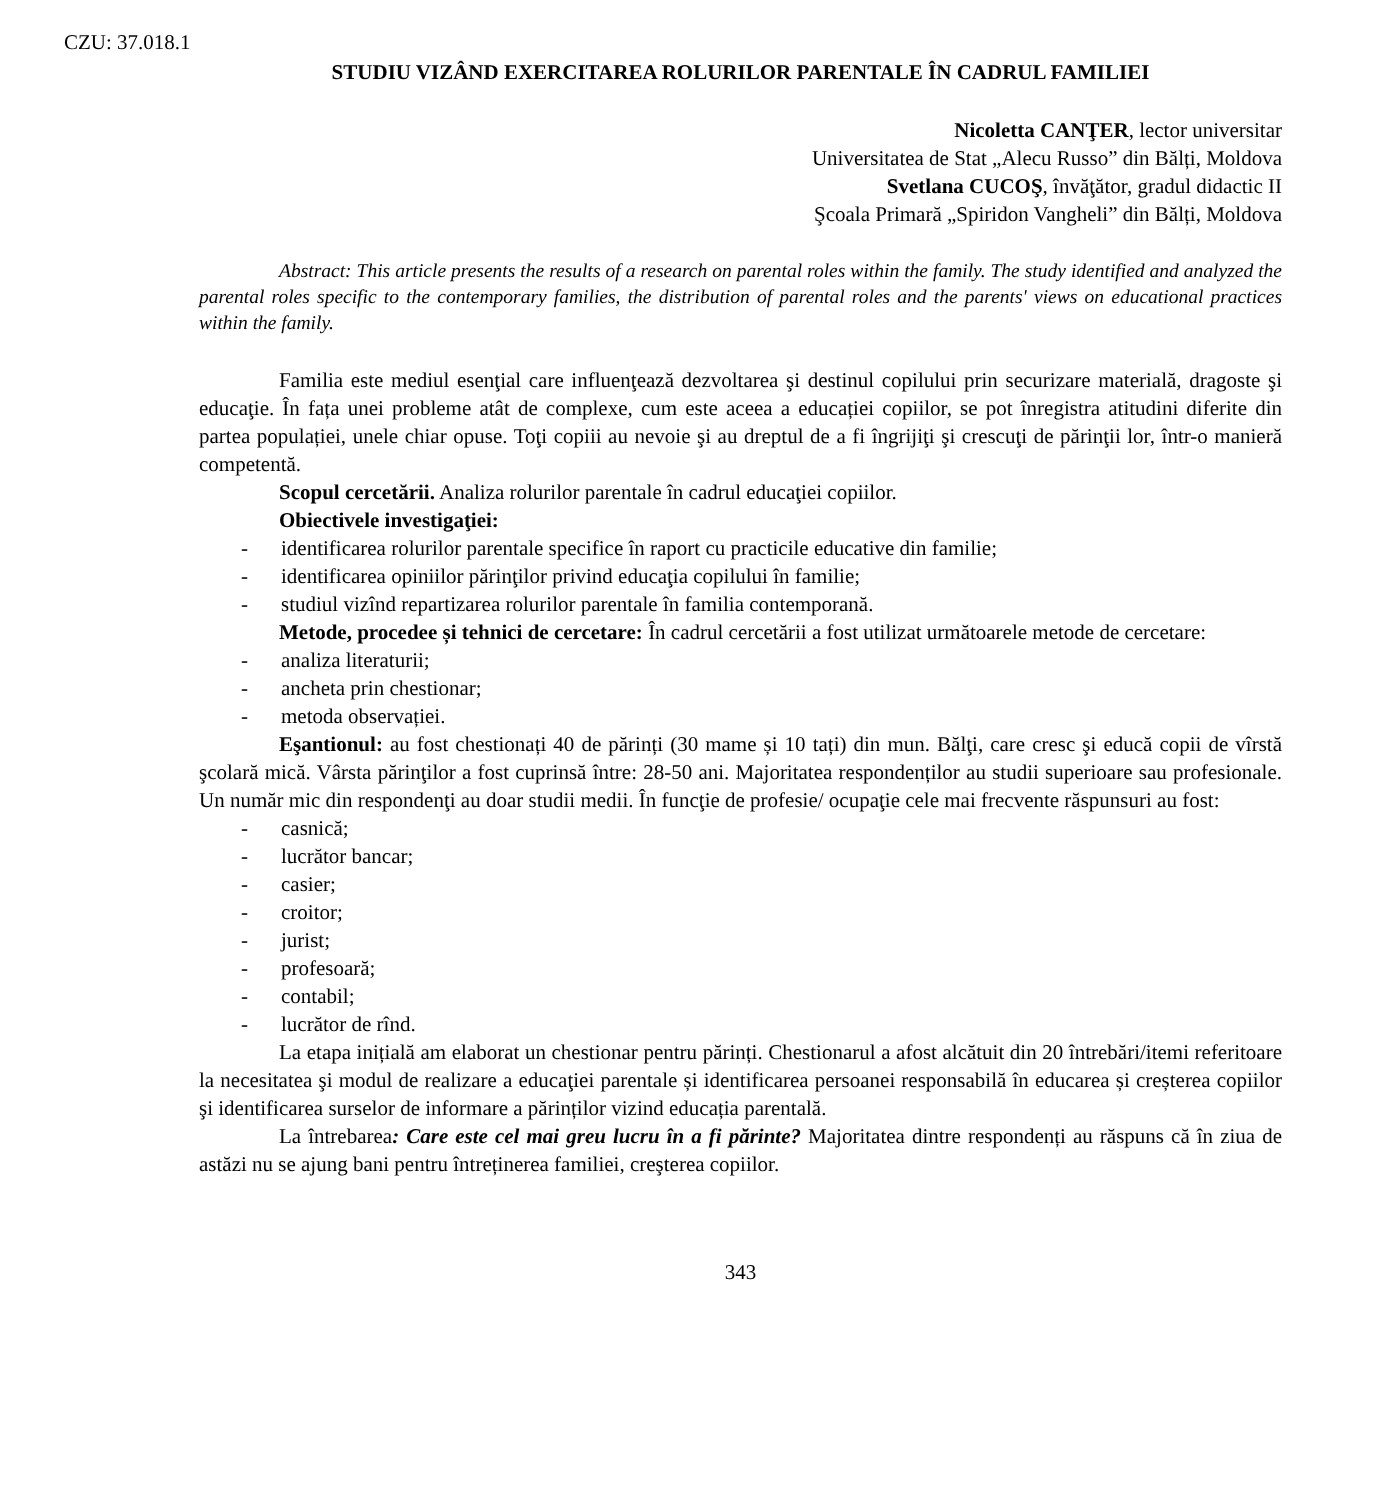CZU: 37.018.1
STUDIU VIZÂND EXERCITAREA ROLURILOR PARENTALE ÎN CADRUL FAMILIEI
Nicoletta CANŢER, lector universitar
Universitatea de Stat „Alecu Russo” din Bălți, Moldova
Svetlana CUCOŞ, învăţător, gradul didactic II
Şcoala Primară „Spiridon Vangheli” din Bălți, Moldova
Abstract: This article presents the results of a research on parental roles within the family. The study identified and analyzed the parental roles specific to the contemporary families, the distribution of parental roles and the parents' views on educational practices within the family.
Familia este mediul esenţial care influenţează dezvoltarea şi destinul copilului prin securizare materială, dragoste şi educaţie. În fața unei probleme atât de complexe, cum este aceea a educației copiilor, se pot înregistra atitudini diferite din partea populației, unele chiar opuse. Toţi copiii au nevoie şi au dreptul de a fi îngrijiţi şi crescuţi de părinţii lor, într-o manieră competentă.
Scopul cercetării. Analiza rolurilor parentale în cadrul educaţiei copiilor.
Obiectivele investigaţiei:
- identificarea rolurilor parentale specifice în raport cu practicile educative din familie;
- identificarea opiniilor părinţilor privind educaţia copilului în familie;
- studiul vizînd repartizarea rolurilor parentale în familia contemporană.
Metode, procedee și tehnici de cercetare: În cadrul cercetării a fost utilizat următoarele metode de cercetare:
- analiza literaturii;
- ancheta prin chestionar;
- metoda observației.
Eşantionul: au fost chestionați 40 de părinți (30 mame și 10 tați) din mun. Bălţi, care cresc şi educă copii de vîrstă şcolară mică. Vârsta părinţilor a fost cuprinsă între: 28-50 ani. Majoritatea respondenților au studii superioare sau profesionale. Un număr mic din respondenţi au doar studii medii. În funcţie de profesie/ ocupaţie cele mai frecvente răspunsuri au fost:
- casnică;
- lucrător bancar;
- casier;
- croitor;
- jurist;
- profesoară;
- contabil;
- lucrător de rînd.
La etapa inițială am elaborat un chestionar pentru părinți. Chestionarul a afost alcătuit din 20 întrebări/itemi referitoare la necesitatea şi modul de realizare a educaţiei parentale și identificarea persoanei responsabilă în educarea și creșterea copiilor şi identificarea surselor de informare a părinților vizind educația parentală.
La întrebarea: Care este cel mai greu lucru în a fi părinte? Majoritatea dintre respondenți au răspuns că în ziua de astăzi nu se ajung bani pentru întreținerea familiei, creşterea copiilor.
343